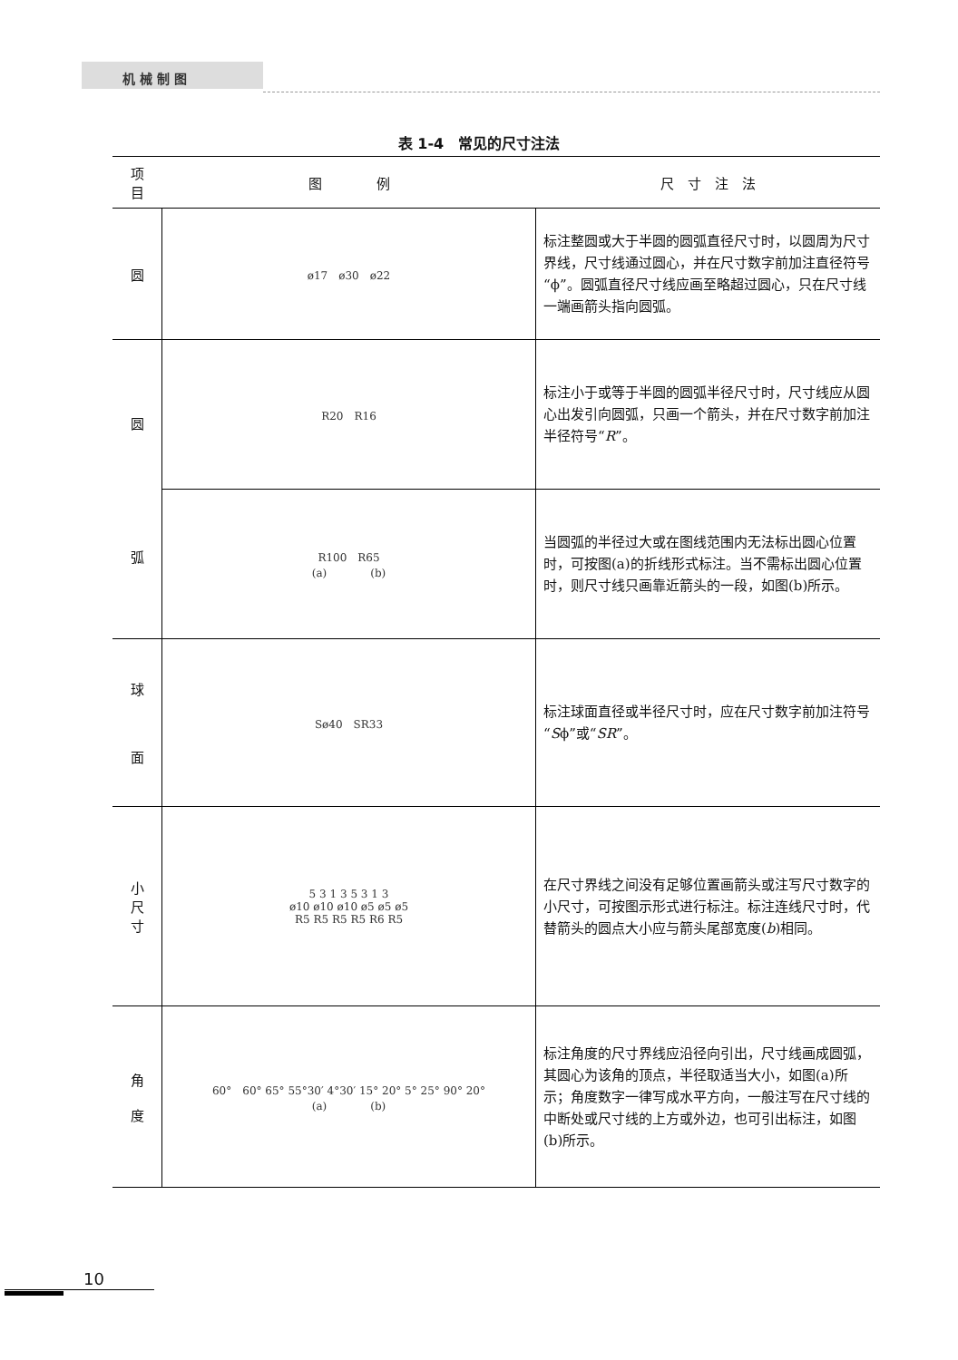机 械 制 图
表 1-4　常见的尺寸注法
| 项 目 | 图 例 | 尺 寸 注 法 |
| --- | --- | --- |
| 圆 | ø17 ø30 ø22 | 标注整圆或大于半圆的圆弧直径尺寸时，以圆周为尺寸界线，尺寸线通过圆心，并在尺寸数字前加注直径符号“ϕ”。圆弧直径尺寸线应画至略超过圆心，只在尺寸线一端画箭头指向圆弧。 |
| 圆 弧 | R20 R16 | 标注小于或等于半圆的圆弧半径尺寸时，尺寸线应从圆心出发引向圆弧，只画一个箭头，并在尺寸数字前加注半径符号“ R ”。 |
| | R100 R65 (a) (b) | 当圆弧的半径过大或在图线范围内无法标出圆心位置时，可按图(a)的折线形式标注。当不需标出圆心位置时，则尺寸线只画靠近箭头的一段，如图(b)所示。 |
| 球 面 | Sø40 SR33 | 标注球面直径或半径尺寸时，应在尺寸数字前加注符号“ S ϕ”或“ SR ”。 |
| 小 尺 寸 | 5 3 1 3 5 3 1 3 ø10 ø10 ø10 ø5 ø5 ø5 R5 R5 R5 R5 R6 R5 | 在尺寸界线之间没有足够位置画箭头或注写尺寸数字的小尺寸，可按图示形式进行标注。标注连线尺寸时，代替箭头的圆点大小应与箭头尾部宽度( b )相同。 |
| 角 度 | 60° 60° 65° 55°30′ 4°30′ 15° 20° 5° 25° 90° 20° (a) (b) | 标注角度的尺寸界线应沿径向引出，尺寸线画成圆弧，其圆心为该角的顶点，半径取适当大小，如图(a)所示；角度数字一律写成水平方向，一般注写在尺寸线的中断处或尺寸线的上方或外边，也可引出标注，如图(b)所示。 |
10